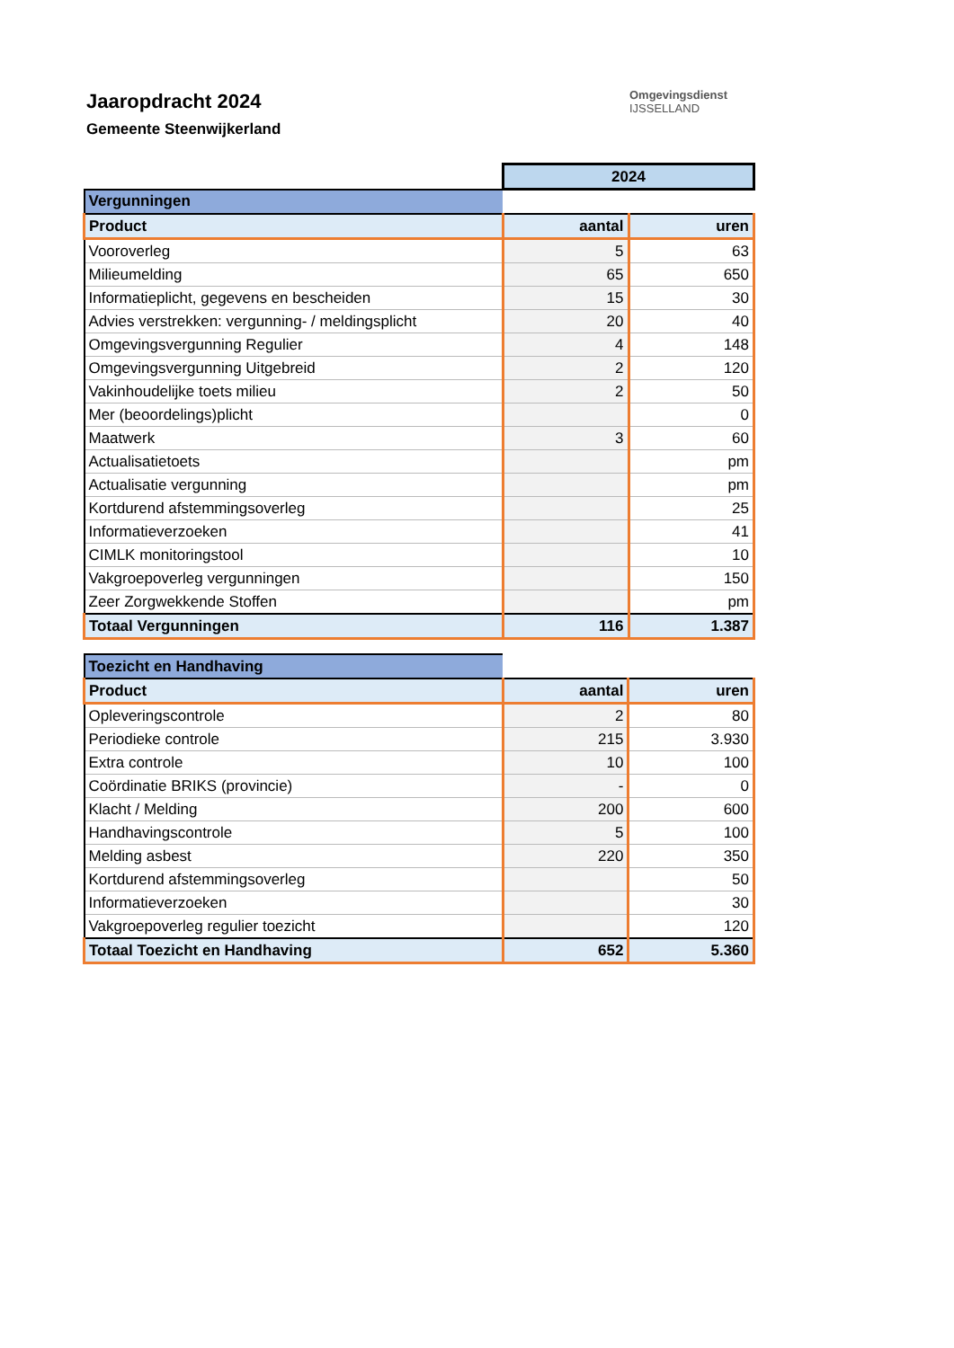Jaaropdracht 2024
Gemeente Steenwijkerland
Omgevingsdienst
IJSSELLAND
| | 2024 | |
| Vergunningen | | |
| Product | aantal | uren |
| Vooroverleg | 5 | 63 |
| Milieumelding | 65 | 650 |
| Informatieplicht, gegevens en bescheiden | 15 | 30 |
| Advies verstrekken: vergunning- / meldingsplicht | 20 | 40 |
| Omgevingsvergunning Regulier | 4 | 148 |
| Omgevingsvergunning Uitgebreid | 2 | 120 |
| Vakinhoudelijke toets milieu | 2 | 50 |
| Mer (beoordelings)plicht | | 0 |
| Maatwerk | 3 | 60 |
| Actualisatietoets | | pm |
| Actualisatie vergunning | | pm |
| Kortdurend afstemmingsoverleg | | 25 |
| Informatieverzoeken | | 41 |
| CIMLK monitoringstool | | 10 |
| Vakgroepoverleg vergunningen | | 150 |
| Zeer Zorgwekkende Stoffen | | pm |
| Totaal Vergunningen | 116 | 1.387 |
| Toezicht en Handhaving | | |
| Product | aantal | uren |
| Opleveringscontrole | 2 | 80 |
| Periodieke controle | 215 | 3.930 |
| Extra controle | 10 | 100 |
| Coördinatie BRIKS (provincie) | - | 0 |
| Klacht / Melding | 200 | 600 |
| Handhavingscontrole | 5 | 100 |
| Melding asbest | 220 | 350 |
| Kortdurend afstemmingsoverleg | | 50 |
| Informatieverzoeken | | 30 |
| Vakgroepoverleg regulier toezicht | | 120 |
| Totaal Toezicht en Handhaving | 652 | 5.360 |